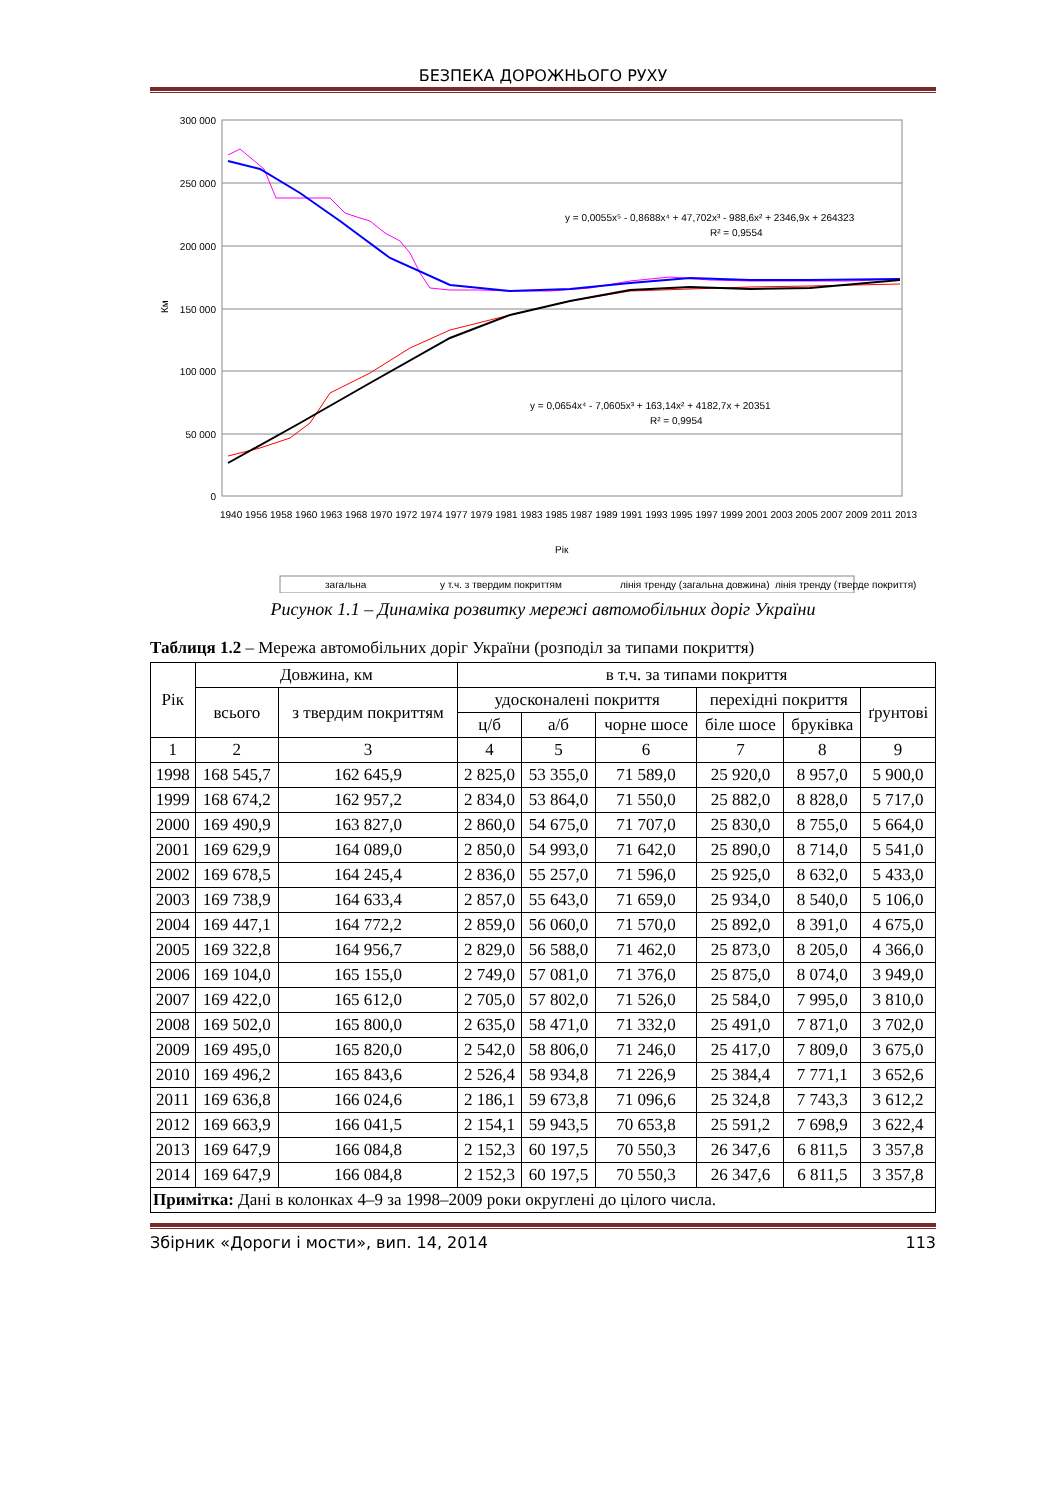БЕЗПЕКА ДОРОЖНЬОГО РУХУ
300 000
250 000
200 000
150 000
100 000
50 000
0
Км
y = 0,0055x⁵ - 0,8688x⁴ + 47,702x³ - 988,6x² + 2346,9x + 264323
R² = 0,9554
y = 0,0654x⁴ - 7,0605x³ + 163,14x² + 4182,7x + 20351
R² = 0,9954
1940 1956 1958 1960 1963 1968 1970 1972 1974 1977 1979 1981 1983 1985 1987 1989 1991 1993 1995 1997 1999 2001 2003 2005 2007 2009 2011 2013
Рік
загальна
у т.ч. з твердим покриттям
лінія тренду (загальна довжина)
лінія тренду (тверде покриття)
Рисунок 1.1 – Динаміка розвитку мережі автомобільних доріг України
Таблиця 1.2 – Мережа автомобільних доріг України (розподіл за типами покриття)
| Рік | Довжина, км | | в т.ч. за типами покриття | | | | | |
| --- | --- | --- | --- | --- | --- | --- | --- | --- |
| | всього | з твердим покриттям | удосконалені покриття | | | перехідні покриття | | ґрунтові |
| | | | ц/б | а/б | чорне шосе | біле шосе | бруківка | |
| 1 | 2 | 3 | 4 | 5 | 6 | 7 | 8 | 9 |
| 1998 | 168 545,7 | 162 645,9 | 2 825,0 | 53 355,0 | 71 589,0 | 25 920,0 | 8 957,0 | 5 900,0 |
| 1999 | 168 674,2 | 162 957,2 | 2 834,0 | 53 864,0 | 71 550,0 | 25 882,0 | 8 828,0 | 5 717,0 |
| 2000 | 169 490,9 | 163 827,0 | 2 860,0 | 54 675,0 | 71 707,0 | 25 830,0 | 8 755,0 | 5 664,0 |
| 2001 | 169 629,9 | 164 089,0 | 2 850,0 | 54 993,0 | 71 642,0 | 25 890,0 | 8 714,0 | 5 541,0 |
| 2002 | 169 678,5 | 164 245,4 | 2 836,0 | 55 257,0 | 71 596,0 | 25 925,0 | 8 632,0 | 5 433,0 |
| 2003 | 169 738,9 | 164 633,4 | 2 857,0 | 55 643,0 | 71 659,0 | 25 934,0 | 8 540,0 | 5 106,0 |
| 2004 | 169 447,1 | 164 772,2 | 2 859,0 | 56 060,0 | 71 570,0 | 25 892,0 | 8 391,0 | 4 675,0 |
| 2005 | 169 322,8 | 164 956,7 | 2 829,0 | 56 588,0 | 71 462,0 | 25 873,0 | 8 205,0 | 4 366,0 |
| 2006 | 169 104,0 | 165 155,0 | 2 749,0 | 57 081,0 | 71 376,0 | 25 875,0 | 8 074,0 | 3 949,0 |
| 2007 | 169 422,0 | 165 612,0 | 2 705,0 | 57 802,0 | 71 526,0 | 25 584,0 | 7 995,0 | 3 810,0 |
| 2008 | 169 502,0 | 165 800,0 | 2 635,0 | 58 471,0 | 71 332,0 | 25 491,0 | 7 871,0 | 3 702,0 |
| 2009 | 169 495,0 | 165 820,0 | 2 542,0 | 58 806,0 | 71 246,0 | 25 417,0 | 7 809,0 | 3 675,0 |
| 2010 | 169 496,2 | 165 843,6 | 2 526,4 | 58 934,8 | 71 226,9 | 25 384,4 | 7 771,1 | 3 652,6 |
| 2011 | 169 636,8 | 166 024,6 | 2 186,1 | 59 673,8 | 71 096,6 | 25 324,8 | 7 743,3 | 3 612,2 |
| 2012 | 169 663,9 | 166 041,5 | 2 154,1 | 59 943,5 | 70 653,8 | 25 591,2 | 7 698,9 | 3 622,4 |
| 2013 | 169 647,9 | 166 084,8 | 2 152,3 | 60 197,5 | 70 550,3 | 26 347,6 | 6 811,5 | 3 357,8 |
| 2014 | 169 647,9 | 166 084,8 | 2 152,3 | 60 197,5 | 70 550,3 | 26 347,6 | 6 811,5 | 3 357,8 |
| Примітка: Дані в колонках 4–9 за 1998–2009 роки округлені до цілого числа. | | | | | | | | |
Збірник «Дороги і мости», вип. 14, 2014 113